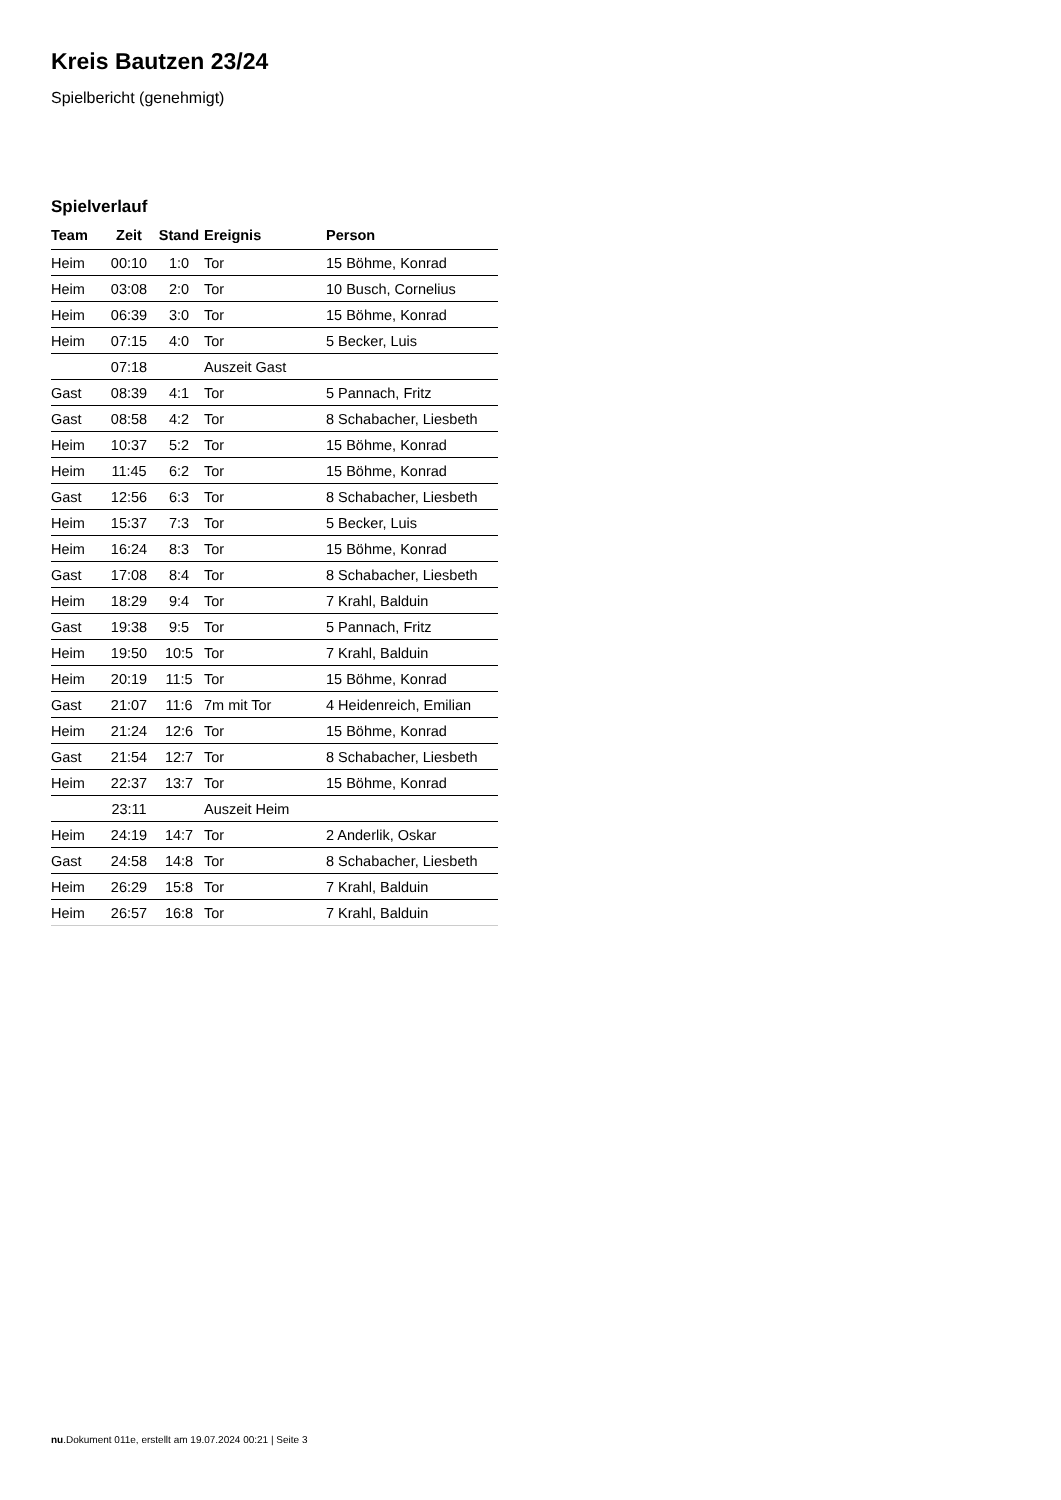Kreis Bautzen 23/24
Spielbericht (genehmigt)
Spielverlauf
| Team | Zeit | Stand | Ereignis | Person |
| --- | --- | --- | --- | --- |
| Heim | 00:10 | 1:0 | Tor | 15 Böhme, Konrad |
| Heim | 03:08 | 2:0 | Tor | 10 Busch, Cornelius |
| Heim | 06:39 | 3:0 | Tor | 15 Böhme, Konrad |
| Heim | 07:15 | 4:0 | Tor | 5 Becker, Luis |
| | 07:18 | | Auszeit Gast | |
| Gast | 08:39 | 4:1 | Tor | 5 Pannach, Fritz |
| Gast | 08:58 | 4:2 | Tor | 8 Schabacher, Liesbeth |
| Heim | 10:37 | 5:2 | Tor | 15 Böhme, Konrad |
| Heim | 11:45 | 6:2 | Tor | 15 Böhme, Konrad |
| Gast | 12:56 | 6:3 | Tor | 8 Schabacher, Liesbeth |
| Heim | 15:37 | 7:3 | Tor | 5 Becker, Luis |
| Heim | 16:24 | 8:3 | Tor | 15 Böhme, Konrad |
| Gast | 17:08 | 8:4 | Tor | 8 Schabacher, Liesbeth |
| Heim | 18:29 | 9:4 | Tor | 7 Krahl, Balduin |
| Gast | 19:38 | 9:5 | Tor | 5 Pannach, Fritz |
| Heim | 19:50 | 10:5 | Tor | 7 Krahl, Balduin |
| Heim | 20:19 | 11:5 | Tor | 15 Böhme, Konrad |
| Gast | 21:07 | 11:6 | 7m mit Tor | 4 Heidenreich, Emilian |
| Heim | 21:24 | 12:6 | Tor | 15 Böhme, Konrad |
| Gast | 21:54 | 12:7 | Tor | 8 Schabacher, Liesbeth |
| Heim | 22:37 | 13:7 | Tor | 15 Böhme, Konrad |
| | 23:11 | | Auszeit Heim | |
| Heim | 24:19 | 14:7 | Tor | 2 Anderlik, Oskar |
| Gast | 24:58 | 14:8 | Tor | 8 Schabacher, Liesbeth |
| Heim | 26:29 | 15:8 | Tor | 7 Krahl, Balduin |
| Heim | 26:57 | 16:8 | Tor | 7 Krahl, Balduin |
nu.Dokument 011e, erstellt am 19.07.2024 00:21 | Seite 3